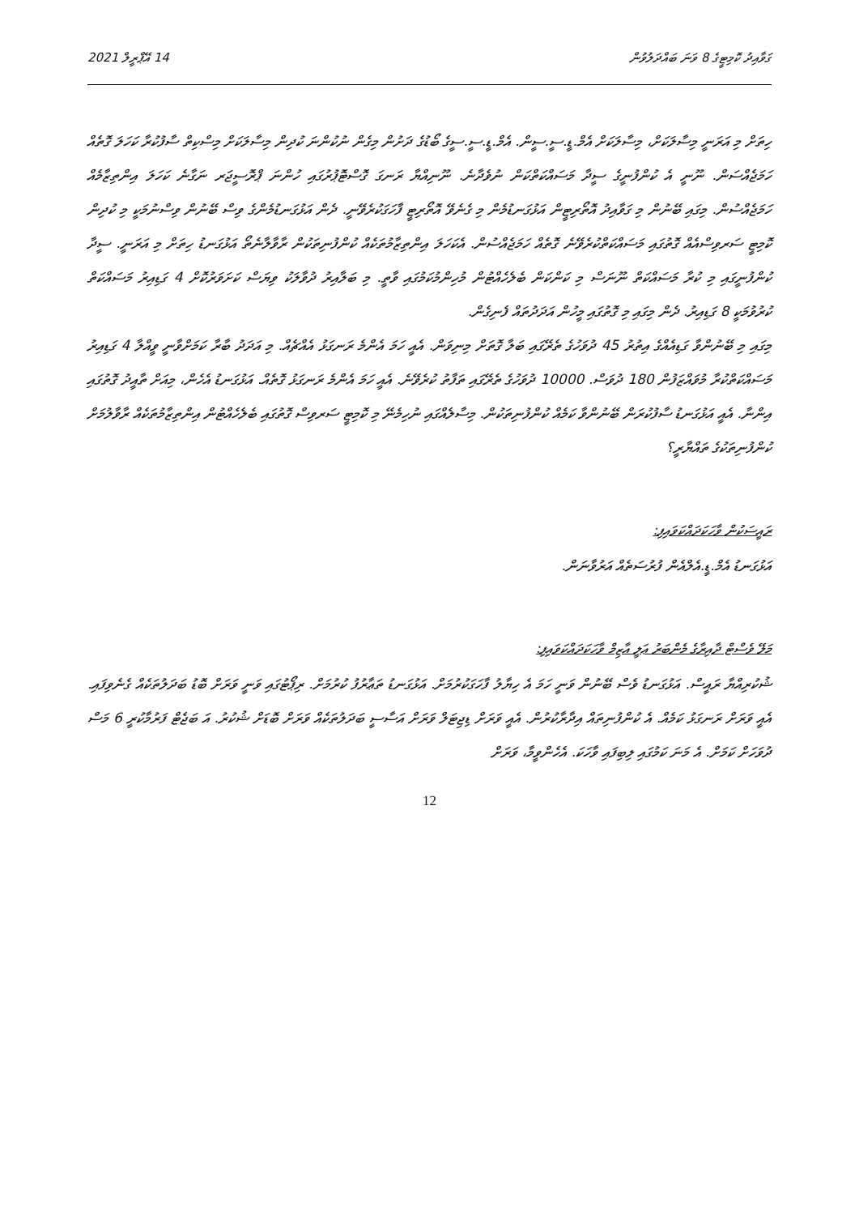ގަވާއިދު ކޮމިޓީގެ 8 ވަނަ ބައްދަލުވުން 14 އޭޕްރީލް 2021
ހިތަށް މި އަރަނީ މިސާލަކަށް، މިސާލަކަށް އެމް.ޑީ.ސީ.ސީން. އެމް.ޑީ.ސީ.ސީގެ ބޯޑުގެ ދަށުން މިގެން ނުކުންނަ ކުދިން މިސާލަކަށް މިސްކިތް ސާފުކުރާ ކަހަލަ ގޮތެއް ހަމަޖެއްސަން. ނޫނީ އެ ކުންފުނީގެ ސީދާ މަސައްކަތްކަން ނުވެދާނެ. ނޫނިއްޔާ ރަނގަ ގޮސްޓޮޕުރުގައި ހުންނަ ޕްރޮސީޖަރ ނަގާނެ ކަހަލަ އިންތިޒާމެއް ހަމަޖެއްސުން. މިގައި ބޭނުން މި ގަވާއިދު އޮތޯރިޓީން އަޅުގަނޑުމެން މި ގެނެވޭ އޮތޯރިޓީ ފާހަގަކުރެވޭނީ. ދެން އަޅުގަނޑުމެންގެ ވިސް ބޭނުން ވިސްނުމަކީ މި ކުދިން ކޮމިޓީ ސަރވިސްއެއް ގޮތުގައި މަސައްކަތްކުރެވޭނެ ގޮތެއް ހަމަޖެއްސުން. އެކަހަލަ އިންތިޒާމުތަކެއް ކުންފުނިތަކުން ރާވާލާނެތޯ އަޅުގަނޑު ހިތަށް މި އަރަނީ. ސީދާ ކުންފުނީގައި މި ކުރާ މަސައްކަތް ނޫނަސް މި ކަންކަން ބެލެހެއްޓުން މުހިންމުކަމުގައި ވާތީ. މި ބަލާއިރު ދުވާލަކު ވިޔަސް ކަށަވަރުކޮށް 4 ގަޑިއިރު މަސައްކަތް ކުރުވުމަކީ 8 ގަޑިއިރު. ދެން މިގައި މި ގޮތުގައި މީހުން އަދަދުތައް ފެނިގެން.
މިގައި މި ބޭނުންވާ ގަޑިއެއްގެ އިތުރު 45 ދުވަހުގެ ތެރޭގައި ބަލާ ގޮތަށް މިނިވަން. އެއީ ހަމަ އެންމެ ރަނގަޅު އެއްޗެއް. މި އަދަދު ބާރާ ކަމަށްވާނީ ވީއްލާ 4 ގަޑިއިރު މަސައްކަތްކުރާ މުވައްޒަފުން 180 ދުވަސް. 10000 ދުވަހުގެ ތެރޭގައި ތަފާތު ކުރެވޭނެ. އެއީ ހަމަ އެންމެ ރަނގަޅު ގޮތެއް. އަޅުގަނޑު އެހެން، މިއަށް ތާއީދު ގޮތުގައި އިންނާ. އެއީ އަޅުގަނޑު ސާފުކުރަން ބޭނުންވާ ކަމެއް ކުންފުނިތަކުން. މިސާލެއްގައި ނުހިމެނޭ މި ކޮމިޓީ ސަރވިސް ގޮތުގައި ބެލެހެއްޓުން އިންތިޒާމުތަކެއް ރާވާލުމަށް ކުންފުނިތަކުގެ ތައްޔާރީ؟
ރައީސަކުން ވާހަކަދައްކަވައިފި:
އަޅުގަނޑު އެމް.ޑީ.އެލްއެން ފުރުސަތެއް އަރުވާނަން.
މަލޭ ވެސްޓް ދާއިރާގެ މެންބަރު ޢަލީ އާޒިމް ވާހަކަދައްކަވައިފި:
ޝުކުރިއްޔާ ރައީސް. އަޅުގަނޑު ވެސް ބޭނުން ވަނީ ހަމަ އެ ހިޔާލު ފާހަގަކުރުމަށް. އަޅުގަނޑު ތަޢާރުފު ކުރުމަށް. ރިޕޯޓުގައި ވަނީ ވަރަށް ބޮޑު ބަދަލުތަކެއް ގެނެވިފައި. އެއީ ވަރަށް ރަނގަޅު ކަމެއް. އެ ކުންފުނިތައް އިދާރާކުރުން. އެއީ ވަރަށް ޑިޖިޓަލް ވަރަށް އަސާސީ ބަދަލުތަކެއް ވަރަށް ބޮޑަށް ޝުކުރު. އަ ބަޖެޓް ފަރުމާކުރީ 6 މަސް ދުވަހަށް ކަމަށް. އެ މަނަ ކަމުގައި ލިބިފައި ވާހަކަ. އެހެންވީމާ، ވަރަށް
12